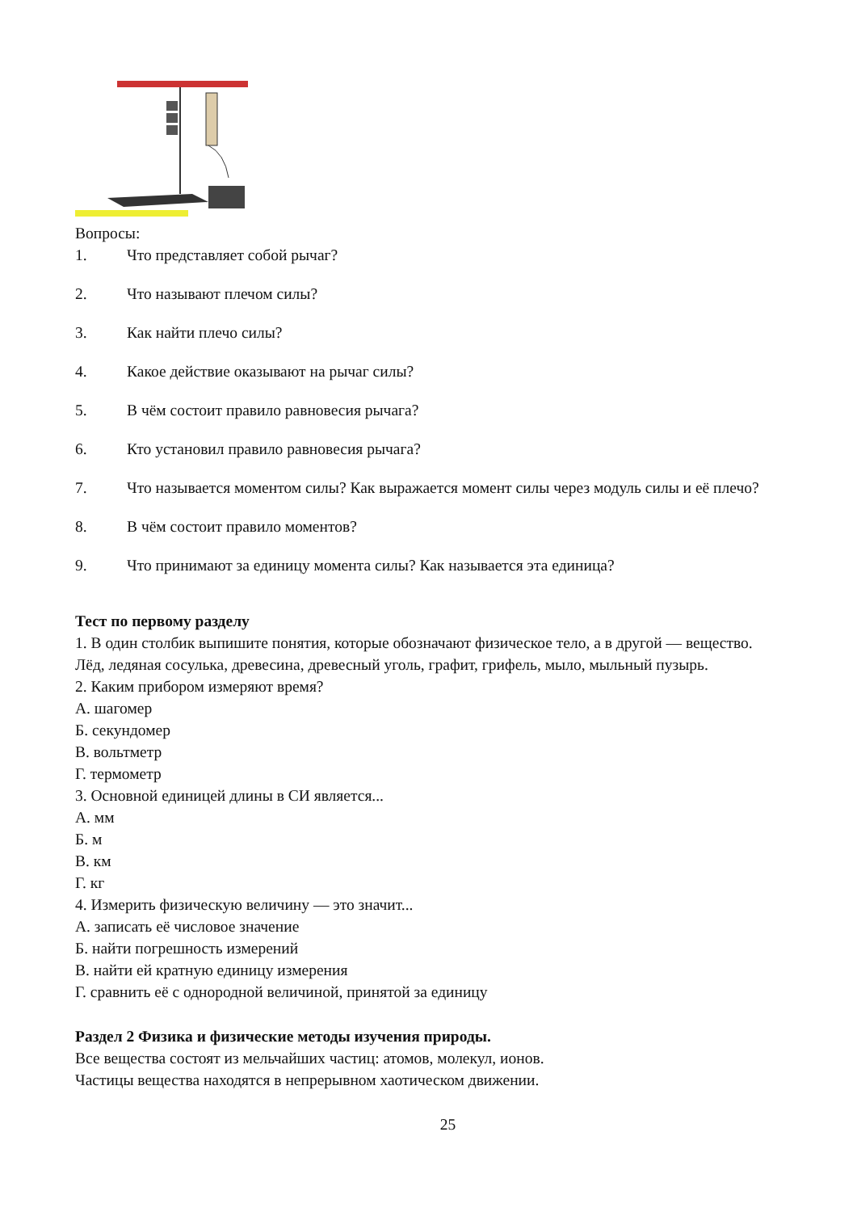Вопросы:
1. Что представляет собой рычаг?
2. Что называют плечом силы?
3. Как найти плечо силы?
4. Какое действие оказывают на рычаг силы?
5. В чём состоит правило равновесия рычага?
6. Кто установил правило равновесия рычага?
7. Что называется моментом силы? Как выражается момент силы через модуль силы и её плечо?
8. В чём состоит правило моментов?
9. Что принимают за единицу момента силы? Как называется эта единица?
Тест по первому разделу
1. В один столбик выпишите понятия, которые обозначают физическое тело, а в другой — вещество.
Лёд, ледяная сосулька, древесина, древесный уголь, графит, грифель, мыло, мыльный пузырь.
2. Каким прибором измеряют время?
А. шагомер
Б. секундомер
В. вольтметр
Г. термометр
3. Основной единицей длины в СИ является...
А. мм
Б. м
В. км
Г. кг
4. Измерить физическую величину — это значит...
А. записать её числовое значение
Б. найти погрешность измерений
В. найти ей кратную единицу измерения
Г. сравнить её с однородной величиной, принятой за единицу
Раздел 2 Физика и физические методы изучения природы.
Все вещества состоят из мельчайших частиц: атомов, молекул, ионов.
Частицы вещества находятся в непрерывном хаотическом движении.
25